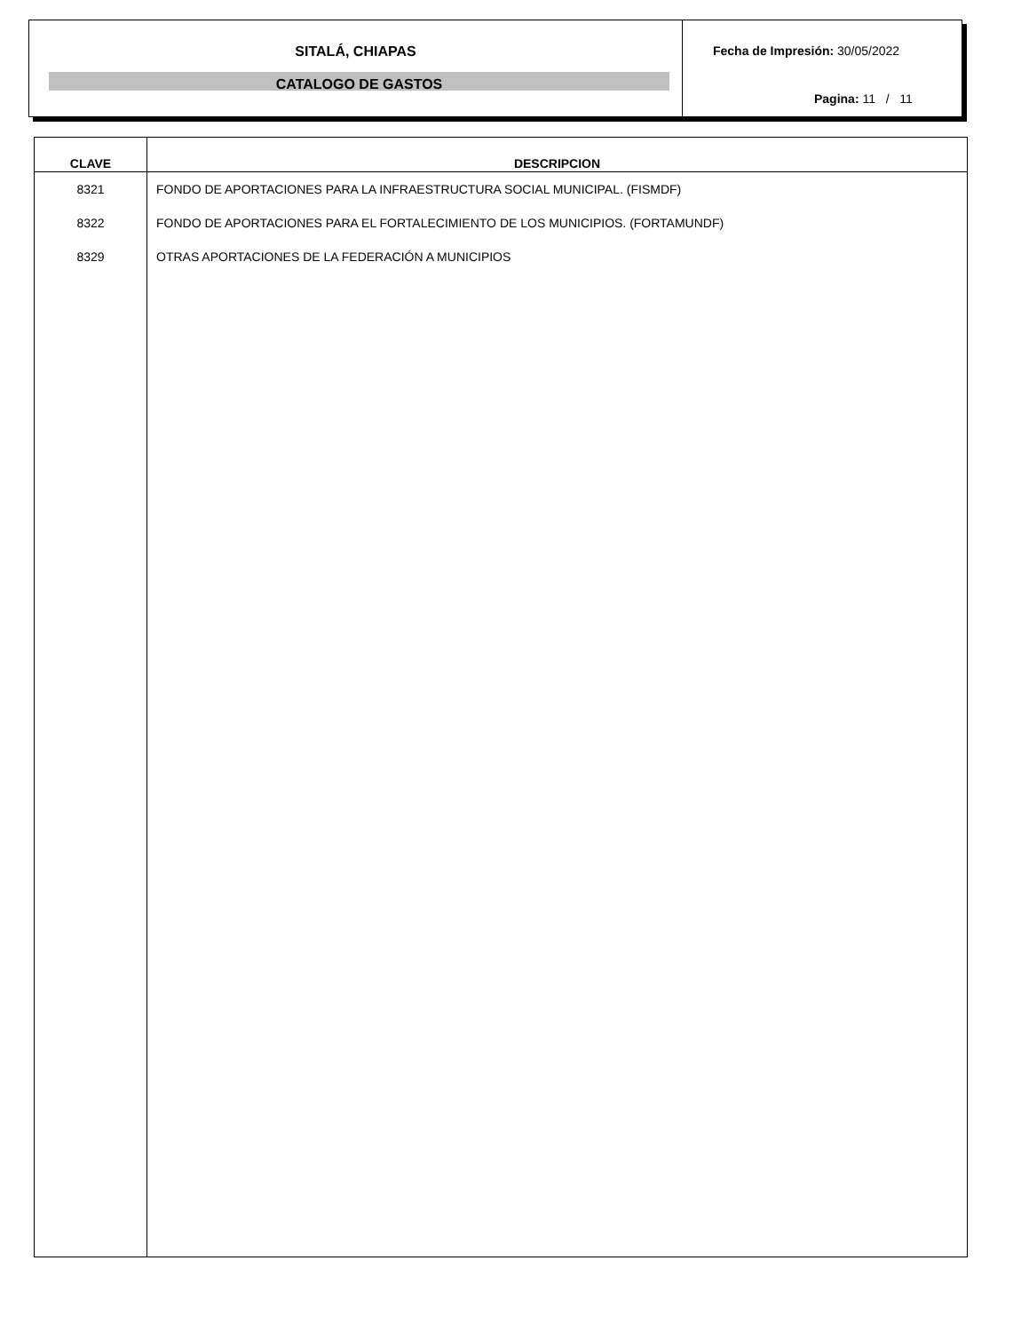SITALÁ, CHIAPAS
CATALOGO DE GASTOS
Fecha de Impresión: 30/05/2022
Pagina: 11 / 11
| CLAVE | DESCRIPCION |
| --- | --- |
| 8321 | FONDO DE APORTACIONES PARA LA INFRAESTRUCTURA SOCIAL MUNICIPAL. (FISMDF) |
| 8322 | FONDO DE APORTACIONES PARA EL FORTALECIMIENTO DE LOS MUNICIPIOS. (FORTAMUNDF) |
| 8329 | OTRAS APORTACIONES DE LA FEDERACIÓN A MUNICIPIOS |